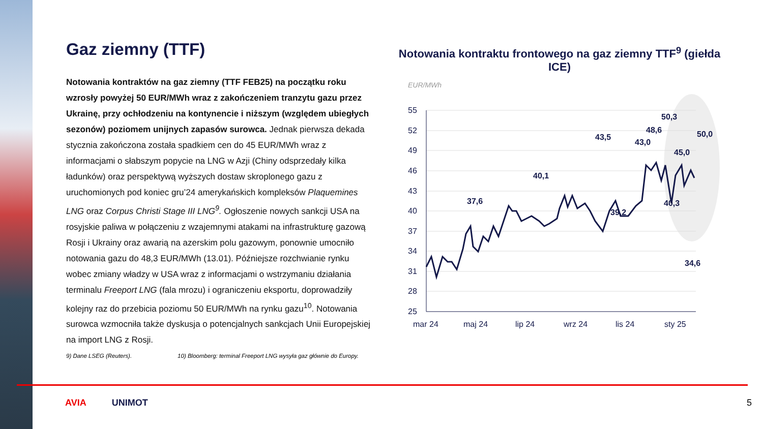Gaz ziemny (TTF)
Notowania kontraktów na gaz ziemny (TTF FEB25) na początku roku wzrosły powyżej 50 EUR/MWh wraz z zakończeniem tranzytu gazu przez Ukrainę, przy ochłodzeniu na kontynencie i niższym (względem ubiegłych sezonów) poziomem unijnych zapasów surowca. Jednak pierwsza dekada stycznia zakończona została spadkiem cen do 45 EUR/MWh wraz z informacjami o słabszym popycie na LNG w Azji (Chiny odsprzedały kilka ładunków) oraz perspektywą wyższych dostaw skroplonego gazu z uruchomionych pod koniec gru’24 amerykańskich kompleksów Plaquemines LNG oraz Corpus Christi Stage III LNG<sup>9</sup>. Ogłoszenie nowych sankcji USA na rosyjskie paliwa w połączeniu z wzajemnymi atakami na infrastrukturę gazową Rosji i Ukrainy oraz awarią na azerskim polu gazowym, ponownie umocniło notowania gazu do 48,3 EUR/MWh (13.01). Późniejsze rozchwianie rynku wobec zmiany władzy w USA wraz z informacjami o wstrzymaniu działania terminalu Freeport LNG (fala mrozu) i ograniczeniu eksportu, doprowadziły kolejny raz do przebicia poziomu 50 EUR/MWh na rynku gazu<sup>10</sup>. Notowania surowca wzmocniła także dyskusja o potencjalnych sankcjach Unii Europejskiej na import LNG z Rosji.
9) Dane LSEG (Reuters). 10) Bloomberg: terminal Freeport LNG wysyła gaz głównie do Europy.
Notowania kontraktu frontowego na gaz ziemny TTF<sup>9</sup> (giełda ICE)
EUR/MWh
55
52
49
46
43
40
37
34
31
28
25
mar 24
maj 24
lip 24
wrz 24
lis 24
sty 25
37,6
40,1
43,0
34,6
.
50,0
43,5
39,2
48,6
50,3
40,3
45,0
AVIA UNIMOT 5